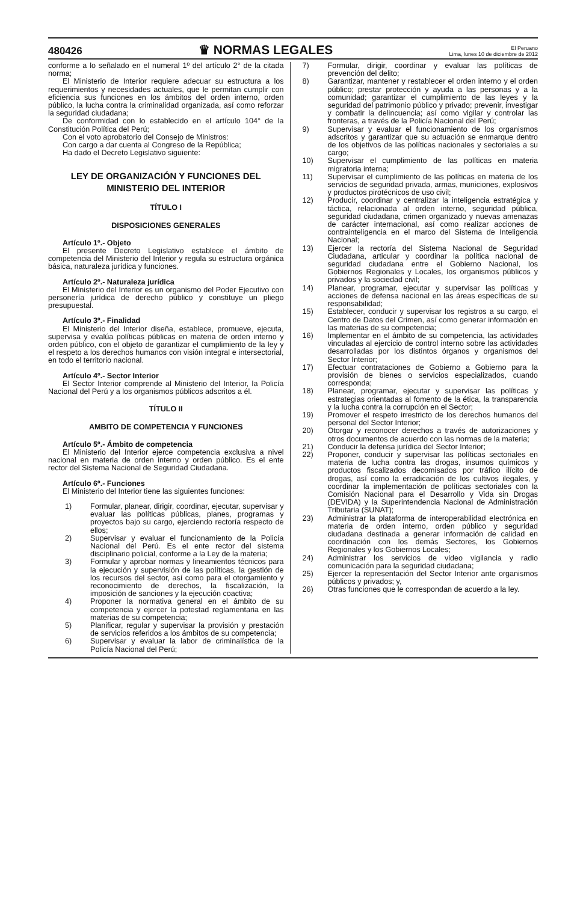480426
♛ NORMAS LEGALES
El Peruano
Lima, lunes 10 de diciembre de 2012
conforme a lo señalado en el numeral 1º del artículo 2° de la citada norma;
El Ministerio de Interior requiere adecuar su estructura a los requerimientos y necesidades actuales, que le permitan cumplir con eficiencia sus funciones en los ámbitos del orden interno, orden público, la lucha contra la criminalidad organizada, así como reforzar la seguridad ciudadana;
De conformidad con lo establecido en el artículo 104° de la Constitución Política del Perú;
Con el voto aprobatorio del Consejo de Ministros:
Con cargo a dar cuenta al Congreso de la República;
Ha dado el Decreto Legislativo siguiente:
LEY DE ORGANIZACIÓN Y FUNCIONES DEL MINISTERIO DEL INTERIOR
TÍTULO I
DISPOSICIONES GENERALES
Artículo 1º.- Objeto
El presente Decreto Legislativo establece el ámbito de competencia del Ministerio del Interior y regula su estructura orgánica básica, naturaleza jurídica y funciones.
Artículo 2º.- Naturaleza jurídica
El Ministerio del Interior es un organismo del Poder Ejecutivo con personería jurídica de derecho público y constituye un pliego presupuestal.
Artículo 3º.- Finalidad
El Ministerio del Interior diseña, establece, promueve, ejecuta, supervisa y evalúa políticas públicas en materia de orden interno y orden público, con el objeto de garantizar el cumplimiento de la ley y el respeto a los derechos humanos con visión integral e intersectorial, en todo el territorio nacional.
Artículo 4º.- Sector Interior
El Sector Interior comprende al Ministerio del Interior, la Policía Nacional del Perú y a los organismos públicos adscritos a él.
TÍTULO II
AMBITO DE COMPETENCIA Y FUNCIONES
Artículo 5º.- Ámbito de competencia
El Ministerio del Interior ejerce competencia exclusiva a nivel nacional en materia de orden interno y orden público. Es el ente rector del Sistema Nacional de Seguridad Ciudadana.
Artículo 6º.- Funciones
El Ministerio del Interior tiene las siguientes funciones:
1) Formular, planear, dirigir, coordinar, ejecutar, supervisar y evaluar las políticas públicas, planes, programas y proyectos bajo su cargo, ejerciendo rectoría respecto de ellos;
2) Supervisar y evaluar el funcionamiento de la Policía Nacional del Perú. Es el ente rector del sistema disciplinario policial, conforme a la Ley de la materia;
3) Formular y aprobar normas y lineamientos técnicos para la ejecución y supervisión de las políticas, la gestión de los recursos del sector, así como para el otorgamiento y reconocimiento de derechos, la fiscalización, la imposición de sanciones y la ejecución coactiva;
4) Proponer la normativa general en el ámbito de su competencia y ejercer la potestad reglamentaria en las materias de su competencia;
5) Planificar, regular y supervisar la provisión y prestación de servicios referidos a los ámbitos de su competencia;
6) Supervisar y evaluar la labor de criminalística de la Policía Nacional del Perú;
7) Formular, dirigir, coordinar y evaluar las políticas de prevención del delito;
8) Garantizar, mantener y restablecer el orden interno y el orden público; prestar protección y ayuda a las personas y a la comunidad; garantizar el cumplimiento de las leyes y la seguridad del patrimonio público y privado; prevenir, investigar y combatir la delincuencia; así como vigilar y controlar las fronteras, a través de la Policía Nacional del Perú;
9) Supervisar y evaluar el funcionamiento de los organismos adscritos y garantizar que su actuación se enmarque dentro de los objetivos de las políticas nacionales y sectoriales a su cargo;
10) Supervisar el cumplimiento de las políticas en materia migratoria interna;
11) Supervisar el cumplimiento de las políticas en materia de los servicios de seguridad privada, armas, municiones, explosivos y productos pirotécnicos de uso civil;
12) Producir, coordinar y centralizar la inteligencia estratégica y táctica, relacionada al orden interno, seguridad pública, seguridad ciudadana, crimen organizado y nuevas amenazas de carácter internacional, así como realizar acciones de contrainteligencia en el marco del Sistema de Inteligencia Nacional;
13) Ejercer la rectoría del Sistema Nacional de Seguridad Ciudadana, articular y coordinar la política nacional de seguridad ciudadana entre el Gobierno Nacional, los Gobiernos Regionales y Locales, los organismos públicos y privados y la sociedad civil;
14) Planear, programar, ejecutar y supervisar las políticas y acciones de defensa nacional en las áreas específicas de su responsabilidad;
15) Establecer, conducir y supervisar los registros a su cargo, el Centro de Datos del Crimen, así como generar información en las materias de su competencia;
16) Implementar en el ámbito de su competencia, las actividades vinculadas al ejercicio de control interno sobre las actividades desarrolladas por los distintos órganos y organismos del Sector Interior;
17) Efectuar contrataciones de Gobierno a Gobierno para la provisión de bienes o servicios especializados, cuando corresponda;
18) Planear, programar, ejecutar y supervisar las políticas y estrategias orientadas al fomento de la ética, la transparencia y la lucha contra la corrupción en el Sector;
19) Promover el respeto irrestricto de los derechos humanos del personal del Sector Interior;
20) Otorgar y reconocer derechos a través de autorizaciones y otros documentos de acuerdo con las normas de la materia;
21) Conducir la defensa jurídica del Sector Interior;
22) Proponer, conducir y supervisar las políticas sectoriales en materia de lucha contra las drogas, insumos químicos y productos fiscalizados decomisados por tráfico ilícito de drogas, así como la erradicación de los cultivos ilegales, y coordinar la implementación de políticas sectoriales con la Comisión Nacional para el Desarrollo y Vida sin Drogas (DEVIDA) y la Superintendencia Nacional de Administración Tributaria (SUNAT);
23) Administrar la plataforma de interoperabilidad electrónica en materia de orden interno, orden público y seguridad ciudadana destinada a generar información de calidad en coordinación con los demás Sectores, los Gobiernos Regionales y los Gobiernos Locales;
24) Administrar los servicios de video vigilancia y radio comunicación para la seguridad ciudadana;
25) Ejercer la representación del Sector Interior ante organismos públicos y privados; y,
26) Otras funciones que le correspondan de acuerdo a la ley.